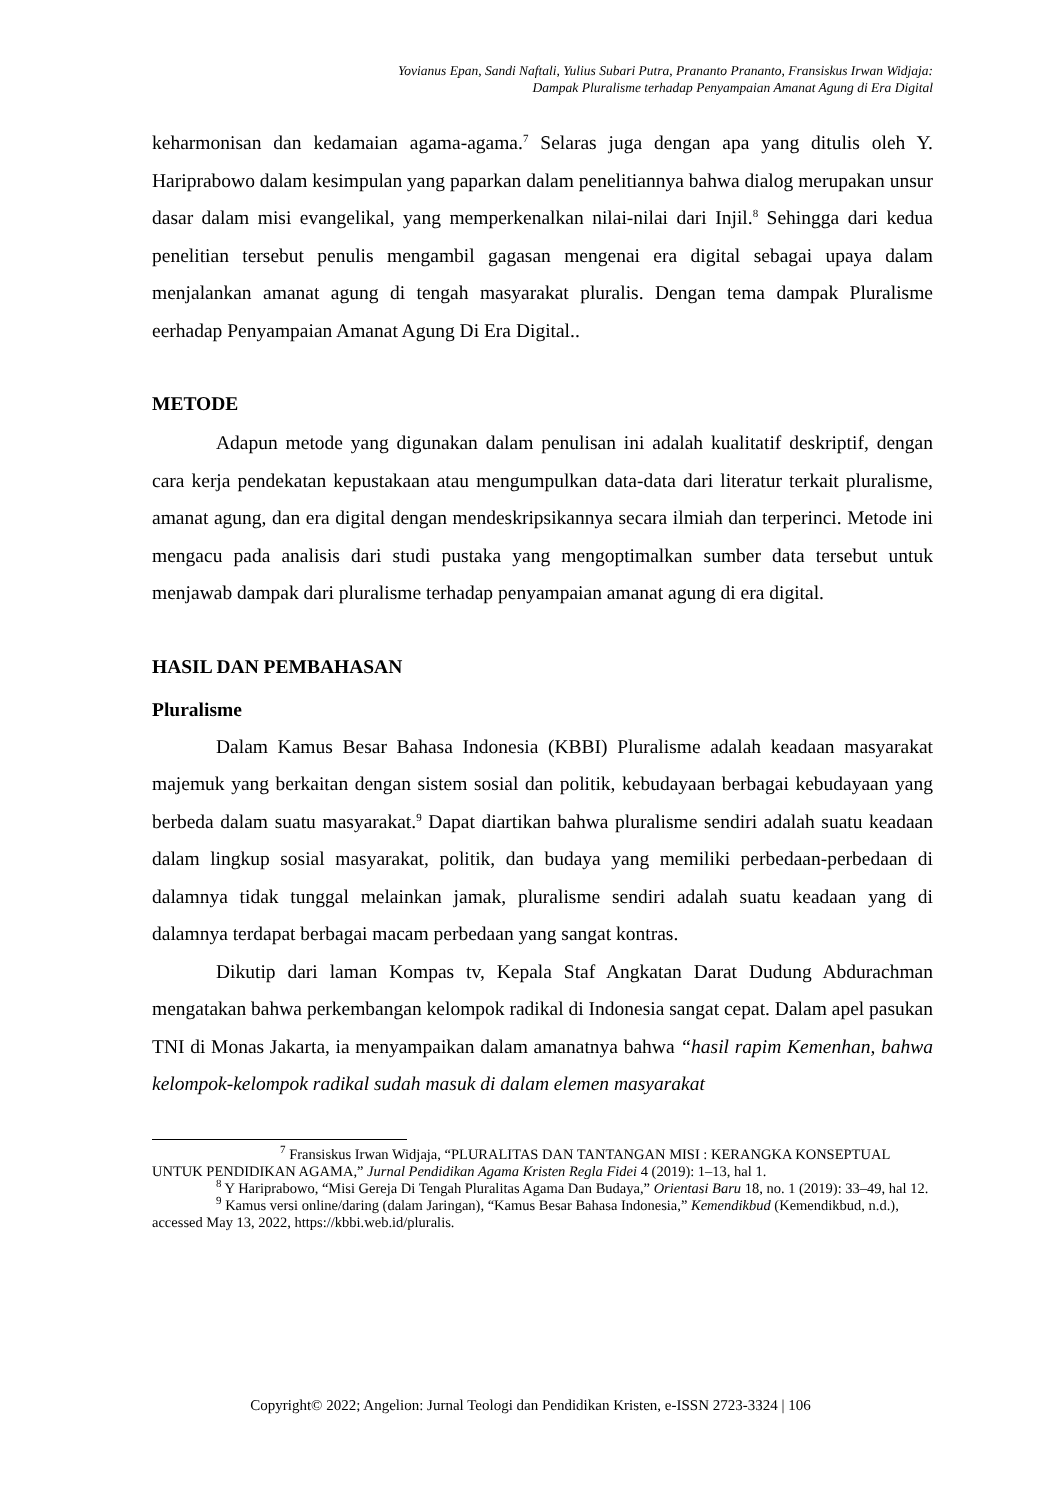Yovianus Epan, Sandi Naftali, Yulius Subari Putra, Prananto Prananto, Fransiskus Irwan Widjaja:
Dampak Pluralisme terhadap Penyampaian Amanat Agung di Era Digital
keharmonisan dan kedamaian agama-agama.<sup>7</sup> Selaras juga dengan apa yang ditulis oleh Y. Hariprabowo dalam kesimpulan yang paparkan dalam penelitiannya bahwa dialog merupakan unsur dasar dalam misi evangelikal, yang memperkenalkan nilai-nilai dari Injil.<sup>8</sup> Sehingga dari kedua penelitian tersebut penulis mengambil gagasan mengenai era digital sebagai upaya dalam menjalankan amanat agung di tengah masyarakat pluralis. Dengan tema dampak Pluralisme eerhadap Penyampaian Amanat Agung Di Era Digital..
METODE
Adapun metode yang digunakan dalam penulisan ini adalah kualitatif deskriptif, dengan cara kerja pendekatan kepustakaan atau mengumpulkan data-data dari literatur terkait pluralisme, amanat agung, dan era digital dengan mendeskripsikannya secara ilmiah dan terperinci. Metode ini mengacu pada analisis dari studi pustaka yang mengoptimalkan sumber data tersebut untuk menjawab dampak dari pluralisme terhadap penyampaian amanat agung di era digital.
HASIL DAN PEMBAHASAN
Pluralisme
Dalam Kamus Besar Bahasa Indonesia (KBBI) Pluralisme adalah keadaan masyarakat majemuk yang berkaitan dengan sistem sosial dan politik, kebudayaan berbagai kebudayaan yang berbeda dalam suatu masyarakat.<sup>9</sup> Dapat diartikan bahwa pluralisme sendiri adalah suatu keadaan dalam lingkup sosial masyarakat, politik, dan budaya yang memiliki perbedaan-perbedaan di dalamnya tidak tunggal melainkan jamak, pluralisme sendiri adalah suatu keadaan yang di dalamnya terdapat berbagai macam perbedaan yang sangat kontras.
Dikutip dari laman Kompas tv, Kepala Staf Angkatan Darat Dudung Abdurachman mengatakan bahwa perkembangan kelompok radikal di Indonesia sangat cepat. Dalam apel pasukan TNI di Monas Jakarta, ia menyampaikan dalam amanatnya bahwa “hasil rapim Kemenhan, bahwa kelompok-kelompok radikal sudah masuk di dalam elemen masyarakat
<sup>7</sup> Fransiskus Irwan Widjaja, “PLURALITAS DAN TANTANGAN MISI : KERANGKA KONSEPTUAL UNTUK PENDIDIKAN AGAMA,” Jurnal Pendidikan Agama Kristen Regla Fidei 4 (2019): 1–13, hal 1.
<sup>8</sup> Y Hariprabowo, “Misi Gereja Di Tengah Pluralitas Agama Dan Budaya,” Orientasi Baru 18, no. 1 (2019): 33–49, hal 12.
<sup>9</sup> Kamus versi online/daring (dalam Jaringan), “Kamus Besar Bahasa Indonesia,” Kemendikbud (Kemendikbud, n.d.), accessed May 13, 2022, https://kbbi.web.id/pluralis.
Copyright© 2022; Angelion: Jurnal Teologi dan Pendidikan Kristen, e-ISSN 2723-3324 | 106